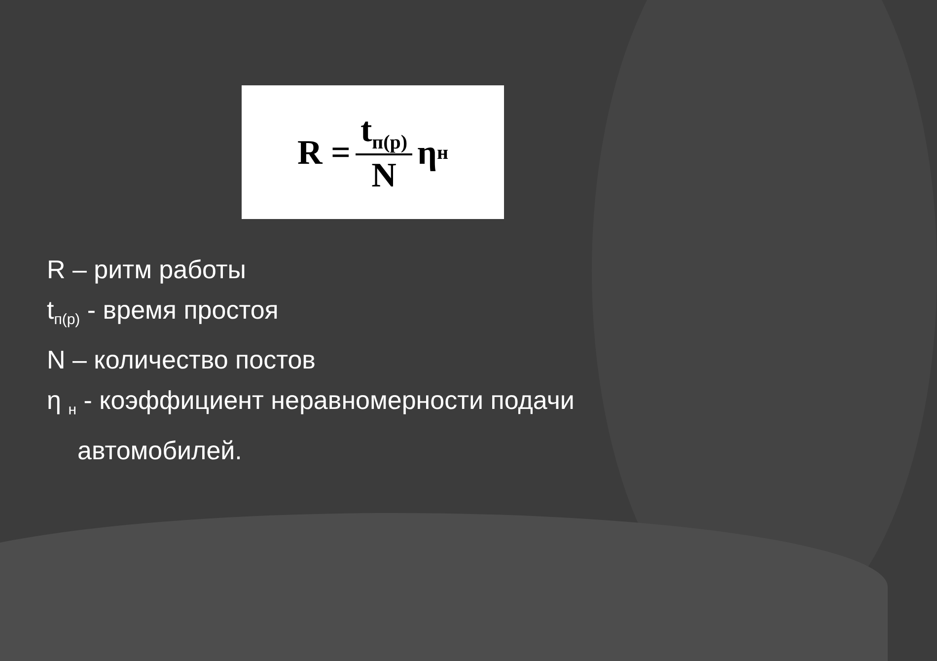R = t<sub>п(р)</sub> N η<sub>н</sub>
R – ритм работы
t<sub>п(р)</sub> - время простоя
N – количество постов
η <sub>н</sub> - коэффициент неравномерности подачи
автомобилей.